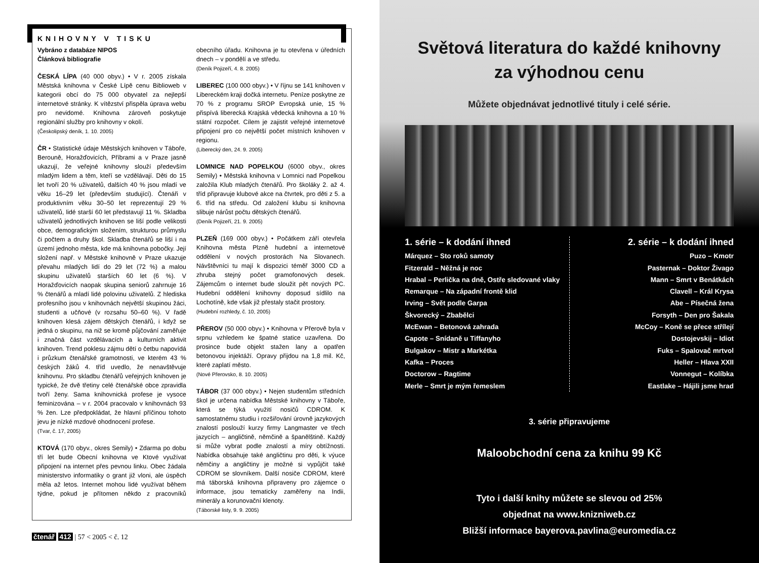KNIHOVNY V TISKU
Vybráno z databáze NIPOS
Článková bibliografie
ČESKÁ LÍPA (40 000 obyv.) • V r. 2005 získala Městská knihovna v České Lípě cenu Biblioweb v kategorii obcí do 75 000 obyvatel za nejlepší internetové stránky. K vítězství přispěla úprava webu pro nevidomé. Knihovna zároveň poskytuje regionální služby pro knihovny v okolí.
(Českolipský deník, 1. 10. 2005)
ČR • Statistické údaje Městských knihoven v Táboře, Berouně, Horažďovicích, Příbrami a v Praze jasně ukazují, že veřejné knihovny slouží především mladým lidem a těm, kteří se vzdělávají. Děti do 15 let tvoří 20 % uživatelů, dalších 40 % jsou mladí ve věku 16–29 let (především studující). Čtenáři v produktivním věku 30–50 let reprezentují 29 % uživatelů, lidé starší 60 let představují 11 %. Skladba uživatelů jednotlivých knihoven se liší podle velikosti obce, demografickým složením, strukturou průmyslu či počtem a druhy škol. Skladba čtenářů se liší i na území jednoho města, kde má knihovna pobočky. Její složení např. v Městské knihovně v Praze ukazuje převahu mladých lidí do 29 let (72 %) a malou skupinu uživatelů starších 60 let (6 %). V Horažďovicích naopak skupina seniorů zahrnuje 16 % čtenářů a mladí lidé polovinu uživatelů. Z hlediska profesního jsou v knihovnách největší skupinou žáci, studenti a učňové (v rozsahu 50–60 %). V řadě knihoven klesá zájem dětských čtenářů, i když se jedná o skupinu, na niž se kromě půjčování zaměřuje i značná část vzdělávacích a kulturních aktivit knihoven. Trend poklesu zájmu dětí o četbu napovídá i průzkum čtenářské gramotnosti, ve kterém 43 % českých žáků 4. tříd uvedlo, že nenavštěvuje knihovnu. Pro skladbu čtenářů veřejných knihoven je typické, že dvě třetiny celé čtenářské obce zpravidla tvoří ženy. Sama knihovnická profese je vysoce feminizována – v r. 2004 pracovalo v knihovnách 93 % žen. Lze předpokládat, že hlavní příčinou tohoto jevu je nízké mzdové ohodnocení profese.
(Tvar, č. 17, 2005)
KTOVÁ (170 obyv., okres Semily) • Zdarma po dobu tří let bude Obecní knihovna ve Ktové využívat připojení na internet přes pevnou linku. Obec žádala ministerstvo informatiky o grant již vloni, ale úspěch měla až letos. Internet mohou lidé využívat během týdne, pokud je přítomen někdo z pracovníků obecního úřadu. Knihovna je tu otevřena v úředních dnech – v pondělí a ve středu.
(Deník Pojizeří, 4. 8. 2005)
LIBEREC (100 000 obyv.) • V říjnu se 141 knihoven v Libereckém kraji dočká internetu. Peníze poskytne ze 70 % z programu SROP Evropská unie, 15 % přispívá liberecká Krajská vědecká knihovna a 10 % státní rozpočet. Cílem je zajistit veřejné internetové připojení pro co největší počet místních knihoven v regionu.
(Liberecký den, 24. 9. 2005)
LOMNICE NAD POPELKOU (6000 obyv., okres Semily) • Městská knihovna v Lomnici nad Popelkou založila Klub mladých čtenářů. Pro školáky 2. až 4. tříd připravuje klubové akce na čtvrtek, pro děti z 5. a 6. tříd na středu. Od založení klubu si knihovna slibuje nárůst počtu dětských čtenářů.
(Deník Pojizeří, 21. 9. 2005)
PLZEŇ (169 000 obyv.) • Počátkem září otevřela Knihovna města Plzně hudební a internetové oddělení v nových prostorách Na Slovanech. Návštěvníci tu mají k dispozici téměř 3000 CD a zhruba stejný počet gramofonových desek. Zájemcům o internet bude sloužit pět nových PC. Hudební oddělení knihovny doposud sídlilo na Lochotíně, kde však již přestaly stačit prostory.
(Hudební rozhledy, č. 10, 2005)
PŘEROV (50 000 obyv.) • Knihovna v Přerově byla v srpnu vzhledem ke špatné statice uzavřena. Do prosince bude objekt stažen lany a opatřen betonovou injektáží. Opravy přijdou na 1,8 mil. Kč, které zaplatí město.
(Nové Přerovsko, 8. 10. 2005)
TÁBOR (37 000 obyv.) • Nejen studentům středních škol je určena nabídka Městské knihovny v Táboře, která se týká využití nosičů CDROM. K samostatnému studiu i rozšiřování úrovně jazykových znalostí poslouží kurzy firmy Langmaster ve třech jazycích – angličtině, němčině a španělštině. Každý si může vybrat podle znalostí a míry obtížnosti. Nabídka obsahuje také angličtinu pro děti, k výuce němčiny a angličtiny je možné si vypůjčit také CDROM se slovníkem. Další nosiče CDROM, které má táborská knihovna připraveny pro zájemce o informace, jsou tematicky zaměřeny na Indii, minerály a korunovační klenoty.
(Táborské listy, 9. 9. 2005)
čtenář 412 | 57 < 2005 < č. 12
Světová literatura do každé knihovny
za výhodnou cenu
Můžete objednávat jednotlivé tituly i celé série.
1. série – k dodání ihned
Márquez – Sto roků samoty
Fitzerald – Něžná je noc
Hrabal – Perlička na dně, Ostře sledované vlaky
Remarque – Na západní frontě klid
Irving – Svět podle Garpa
Škvorecký – Zbabělci
McEwan – Betonová zahrada
Capote – Snídaně u Tiffanyho
Bulgakov – Mistr a Markétka
Kafka – Proces
Doctorow – Ragtime
Merle – Smrt je mým řemeslem
2. série – k dodání ihned
Puzo – Kmotr
Pasternak – Doktor Živago
Mann – Smrt v Benátkách
Clavell – Král Krysa
Abe – Písečná žena
Forsyth – Den pro Šakala
McCoy – Koně se přece střílejí
Dostojevskij – Idiot
Fuks – Spalovač mrtvol
Heller – Hlava XXII
Vonnegut – Kolíbka
Eastlake – Hájili jsme hrad
3. série připravujeme
Maloobchodní cena za knihu 99 Kč
Tyto i další knihy můžete se slevou od 25%
objednat na www.knizniweb.cz
Bližší informace bayerova.pavlina@euromedia.cz